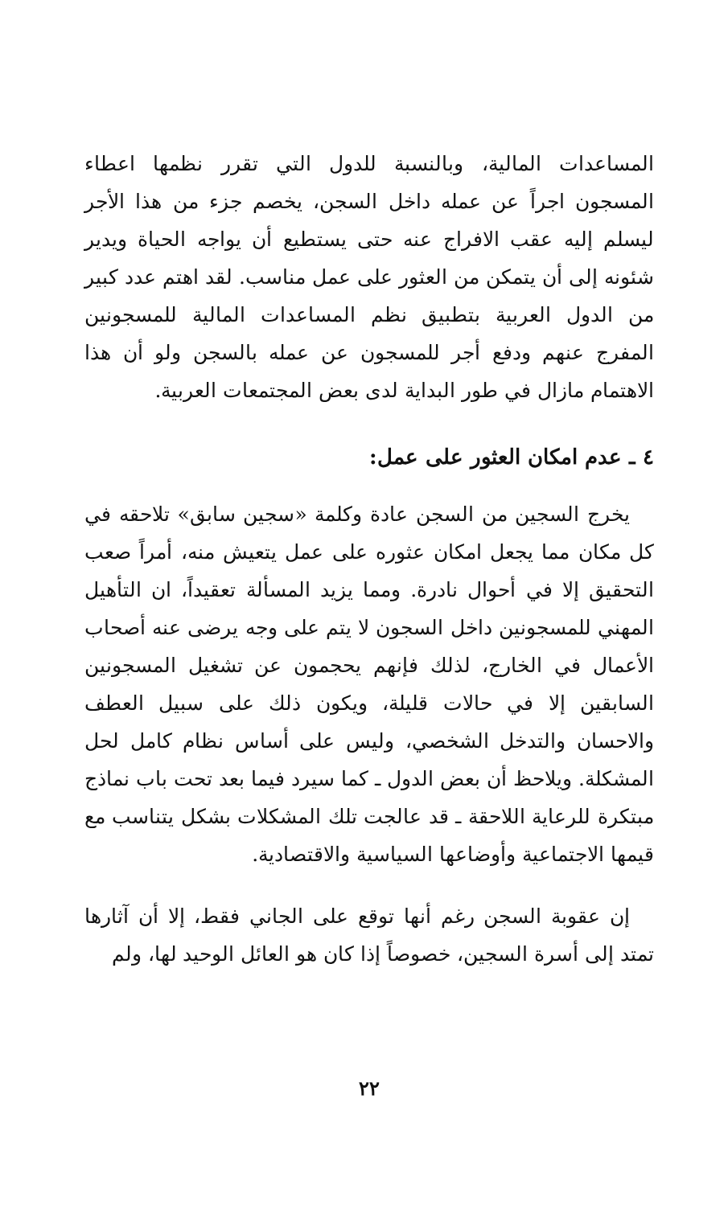المساعدات المالية، وبالنسبة للدول التي تقرر نظمها اعطاء المسجون اجراً عن عمله داخل السجن، يخصم جزء من هذا الأجر ليسلم إليه عقب الافراج عنه حتى يستطيع أن يواجه الحياة ويدير شئونه إلى أن يتمكن من العثور على عمل مناسب. لقد اهتم عدد كبير من الدول العربية بتطبيق نظم المساعدات المالية للمسجونين المفرج عنهم ودفع أجر للمسجون عن عمله بالسجن ولو أن هذا الاهتمام مازال في طور البداية لدى بعض المجتمعات العربية.
٤ ـ عدم امكان العثور على عمل:
يخرج السجين من السجن عادة وكلمة «سجين سابق» تلاحقه في كل مكان مما يجعل امكان عثوره على عمل يتعيش منه، أمراً صعب التحقيق إلا في أحوال نادرة. ومما يزيد المسألة تعقيداً، ان التأهيل المهني للمسجونين داخل السجون لا يتم على وجه يرضى عنه أصحاب الأعمال في الخارج، لذلك فإنهم يحجمون عن تشغيل المسجونين السابقين إلا في حالات قليلة، ويكون ذلك على سبيل العطف والاحسان والتدخل الشخصي، وليس على أساس نظام كامل لحل المشكلة. ويلاحظ أن بعض الدول ـ كما سيرد فيما بعد تحت باب نماذج مبتكرة للرعاية اللاحقة ـ قد عالجت تلك المشكلات بشكل يتناسب مع قيمها الاجتماعية وأوضاعها السياسية والاقتصادية.
إن عقوبة السجن رغم أنها توقع على الجاني فقط، إلا أن آثارها تمتد إلى أسرة السجين، خصوصاً إذا كان هو العائل الوحيد لها، ولم
٢٢